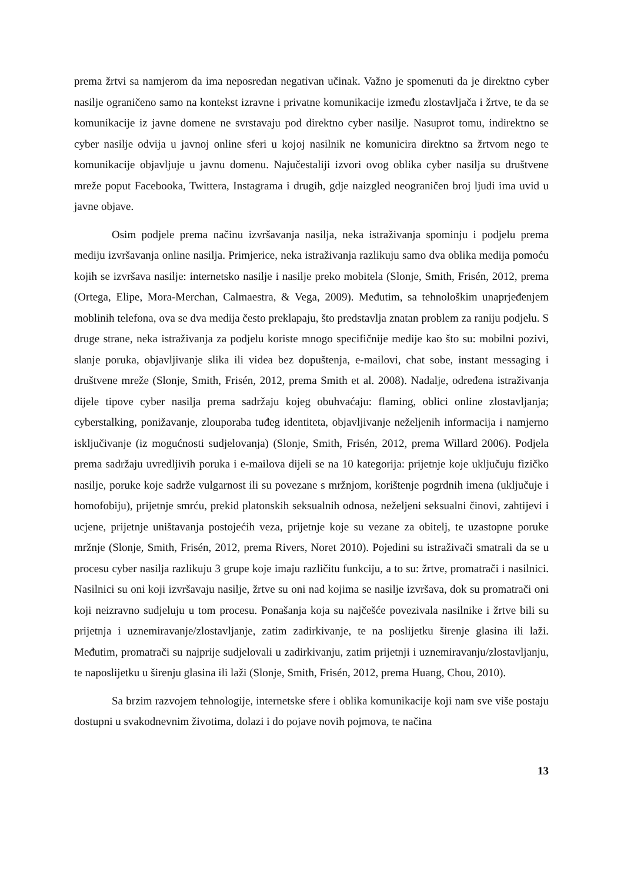prema žrtvi sa namjerom da ima neposredan negativan učinak. Važno je spomenuti da je direktno cyber nasilje ograničeno samo na kontekst izravne i privatne komunikacije između zlostavljača i žrtve, te da se komunikacije iz javne domene ne svrstavaju pod direktno cyber nasilje. Nasuprot tomu, indirektno se cyber nasilje odvija u javnoj online sferi u kojoj nasilnik ne komunicira direktno sa žrtvom nego te komunikacije objavljuje u javnu domenu. Najučestaliji izvori ovog oblika cyber nasilja su društvene mreže poput Facebooka, Twittera, Instagrama i drugih, gdje naizgled neograničen broj ljudi ima uvid u javne objave.
Osim podjele prema načinu izvršavanja nasilja, neka istraživanja spominju i podjelu prema mediju izvršavanja online nasilja. Primjerice, neka istraživanja razlikuju samo dva oblika medija pomoću kojih se izvršava nasilje: internetsko nasilje i nasilje preko mobitela (Slonje, Smith, Frisén, 2012, prema (Ortega, Elipe, Mora-Merchan, Calmaestra, & Vega, 2009). Međutim, sa tehnološkim unaprjeđenjem moblinih telefona, ova se dva medija često preklapaju, što predstavlja znatan problem za raniju podjelu. S druge strane, neka istraživanja za podjelu koriste mnogo specifičnije medije kao što su: mobilni pozivi, slanje poruka, objavljivanje slika ili videa bez dopuštenja, e-mailovi, chat sobe, instant messaging i društvene mreže (Slonje, Smith, Frisén, 2012, prema Smith et al. 2008). Nadalje, određena istraživanja dijele tipove cyber nasilja prema sadržaju kojeg obuhvaćaju: flaming, oblici online zlostavljanja; cyberstalking, ponižavanje, zlouporaba tuđeg identiteta, objavljivanje neželjenih informacija i namjerno isključivanje (iz mogućnosti sudjelovanja) (Slonje, Smith, Frisén, 2012, prema Willard 2006). Podjela prema sadržaju uvredljivih poruka i e-mailova dijeli se na 10 kategorija: prijetnje koje uključuju fizičko nasilje, poruke koje sadrže vulgarnost ili su povezane s mržnjom, korištenje pogrdnih imena (uključuje i homofobiju), prijetnje smrću, prekid platonskih seksualnih odnosa, neželjeni seksualni činovi, zahtijevi i ucjene, prijetnje uništavanja postojećih veza, prijetnje koje su vezane za obitelj, te uzastopne poruke mržnje (Slonje, Smith, Frisén, 2012, prema Rivers, Noret 2010). Pojedini su istraživači smatrali da se u procesu cyber nasilja razlikuju 3 grupe koje imaju različitu funkciju, a to su: žrtve, promatrači i nasilnici. Nasilnici su oni koji izvršavaju nasilje, žrtve su oni nad kojima se nasilje izvršava, dok su promatrači oni koji neizravno sudjeluju u tom procesu. Ponašanja koja su najčešće povezivala nasilnike i žrtve bili su prijetnja i uznemiravanje/zlostavljanje, zatim zadirkivanje, te na poslijetku širenje glasina ili laži. Međutim, promatrači su najprije sudjelovali u zadirkivanju, zatim prijetnji i uznemiravanju/zlostavljanju, te naposlijetku u širenju glasina ili laži (Slonje, Smith, Frisén, 2012, prema Huang, Chou, 2010).
Sa brzim razvojem tehnologije, internetske sfere i oblika komunikacije koji nam sve više postaju dostupni u svakodnevnim životima, dolazi i do pojave novih pojmova, te načina
13